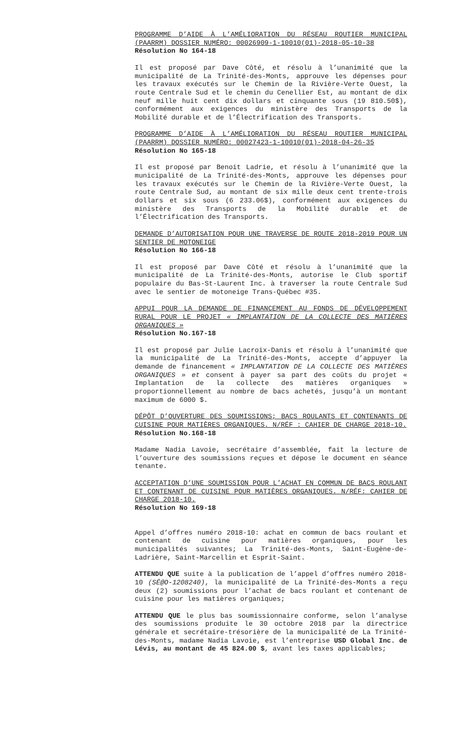PROGRAMME D’AIDE À L’AMÉLIORATION DU RÉSEAU ROUTIER MUNICIPAL (PAARRM) DOSSIER NUMÉRO: 00026909-1-10010(01)-2018-05-10-38
Résolution No 164-18
Il est proposé par Dave Côté, et résolu à l’unanimité que la municipalité de La Trinité-des-Monts, approuve les dépenses pour les travaux exécutés sur le Chemin de la Rivière-Verte Ouest, la route Centrale Sud et le chemin du Cenellier Est, au montant de dix neuf mille huit cent dix dollars et cinquante sous (19 810.50$), conformément aux exigences du ministère des Transports de la Mobilité durable et de l’Électrification des Transports.
PROGRAMME D’AIDE À L’AMÉLIORATION DU RÉSEAU ROUTIER MUNICIPAL (PAARRM) DOSSIER NUMÉRO: 00027423-1-10010(01)-2018-04-26-35
Résolution No 165-18
Il est proposé par Benoit Ladrie, et résolu à l’unanimité que la municipalité de La Trinité-des-Monts, approuve les dépenses pour les travaux exécutés sur le Chemin de la Rivière-Verte Ouest, la route Centrale Sud, au montant de six mille deux cent trente-trois dollars et six sous (6 233.06$), conformément aux exigences du ministère des Transports de la Mobilité durable et de l’Électrification des Transports.
DEMANDE D’AUTORISATION POUR UNE TRAVERSE DE ROUTE 2018-2019 POUR UN SENTIER DE MOTONEIGE
Résolution No 166-18
Il est proposé par Dave Côté et résolu à l’unanimité que la municipalité de La Trinité-des-Monts, autorise le Club sportif populaire du Bas-St-Laurent Inc. à traverser la route Centrale Sud avec le sentier de motoneige Trans-Québec #35.
APPUI POUR LA DEMANDE DE FINANCEMENT AU FONDS DE DÉVELOPPEMENT RURAL POUR LE PROJET « IMPLANTATION DE LA COLLECTE DES MATIÈRES ORGANIQUES »
Résolution No.167-18
Il est proposé par Julie Lacroix-Danis et résolu à l’unanimité que la municipalité de La Trinité-des-Monts, accepte d’appuyer la demande de financement « IMPLANTATION DE LA COLLECTE DES MATIÈRES ORGANIQUES » et consent à payer sa part des coûts du projet « Implantation de la collecte des matières organiques » proportionnellement au nombre de bacs achetés, jusqu’à un montant maximum de 6000 $.
DÉPÔT D’OUVERTURE DES SOUMISSIONS; BACS ROULANTS ET CONTENANTS DE CUISINE POUR MATIÈRES ORGANIQUES. N/RÉF : CAHIER DE CHARGE 2018-10.
Résolution No.168-18
Madame Nadia Lavoie, secrétaire d’assemblée, fait la lecture de l’ouverture des soumissions reçues et dépose le document en séance tenante.
ACCEPTATION D’UNE SOUMISSION POUR L’ACHAT EN COMMUN DE BACS ROULANT ET CONTENANT DE CUISINE POUR MATIÈRES ORGANIQUES. N/RÉF: CAHIER DE CHARGE 2018-10.
Résolution No 169-18
Appel d’offres numéro 2018-10: achat en commun de bacs roulant et contenant de cuisine pour matières organiques, pour les municipalités suivantes; La Trinité-des-Monts, Saint-Eugène-de-Ladrière, Saint-Marcellin et Esprit-Saint.
ATTENDU QUE suite à la publication de l’appel d’offres numéro 2018-10 (SÉ@O-1208240), la municipalité de La Trinité-des-Monts a reçu deux (2) soumissions pour l’achat de bacs roulant et contenant de cuisine pour les matières organiques;
ATTENDU QUE le plus bas soumissionnaire conforme, selon l’analyse des soumissions produite le 30 octobre 2018 par la directrice générale et secrétaire-trésorière de la municipalité de La Trinité-des-Monts, madame Nadia Lavoie, est l’entreprise USD Global Inc. de Lévis, au montant de 45 824.00 $, avant les taxes applicables;